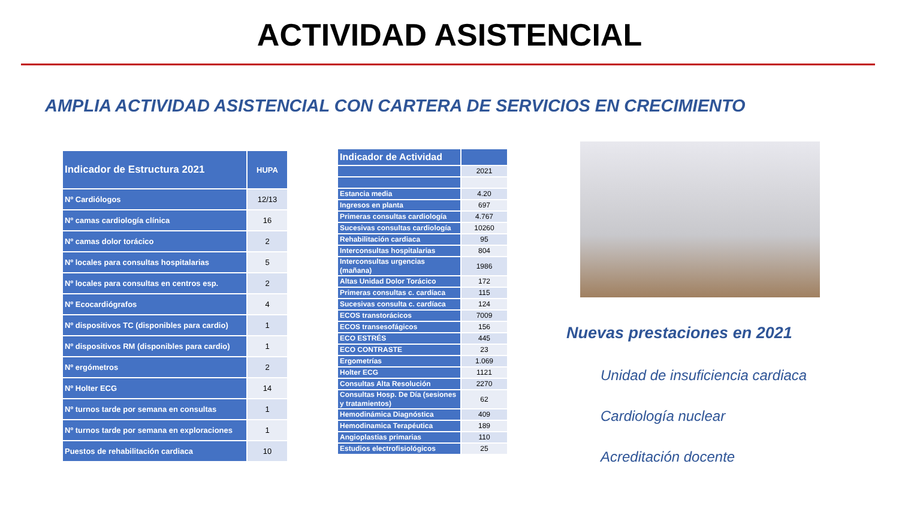ACTIVIDAD ASISTENCIAL
AMPLIA ACTIVIDAD ASISTENCIAL CON CARTERA DE SERVICIOS EN CRECIMIENTO
| Indicador de Estructura 2021 | HUPA |
| --- | --- |
| Nº Cardiólogos | 12/13 |
| Nº camas cardiología clínica | 16 |
| Nº camas dolor torácico | 2 |
| Nº locales para consultas hospitalarias | 5 |
| Nº locales para consultas en centros esp. | 2 |
| Nº Ecocardiógrafos | 4 |
| Nº dispositivos TC (disponibles para cardio) | 1 |
| Nº dispositivos RM (disponibles para cardio) | 1 |
| Nº ergómetros | 2 |
| Nº Holter ECG | 14 |
| Nº turnos tarde por semana en consultas | 1 |
| Nº turnos tarde por semana en exploraciones | 1 |
| Puestos de rehabilitación cardiaca | 10 |
| Indicador de Actividad | |
| --- | --- |
| | 2021 |
| Estancia media | 4.20 |
| Ingresos en planta | 697 |
| Primeras consultas cardiología | 4.767 |
| Sucesivas consultas cardiología | 10260 |
| Rehabilitación cardiaca | 95 |
| Interconsultas hospitalarias | 804 |
| Interconsultas urgencias (mañana) | 1986 |
| Altas Unidad Dolor Torácico | 172 |
| Primeras consultas c. cardíaca | 115 |
| Sucesivas consulta c. cardíaca | 124 |
| ECOS transtorácicos | 7009 |
| ECOS transesofágicos | 156 |
| ECO ESTRÉS | 445 |
| ECO CONTRASTE | 23 |
| Ergometrías | 1.069 |
| Holter ECG | 1121 |
| Consultas Alta Resolución | 2270 |
| Consultas Hosp. De Día (sesiones y tratamientos) | 62 |
| Hemodinámica Diagnóstica | 409 |
| Hemodinamica Terapéutica | 189 |
| Angioplastias primarias | 110 |
| Estudios electrofisiológicos | 25 |
Nuevas prestaciones en 2021
Unidad de insuficiencia cardiaca
Cardiología nuclear
Acreditación docente